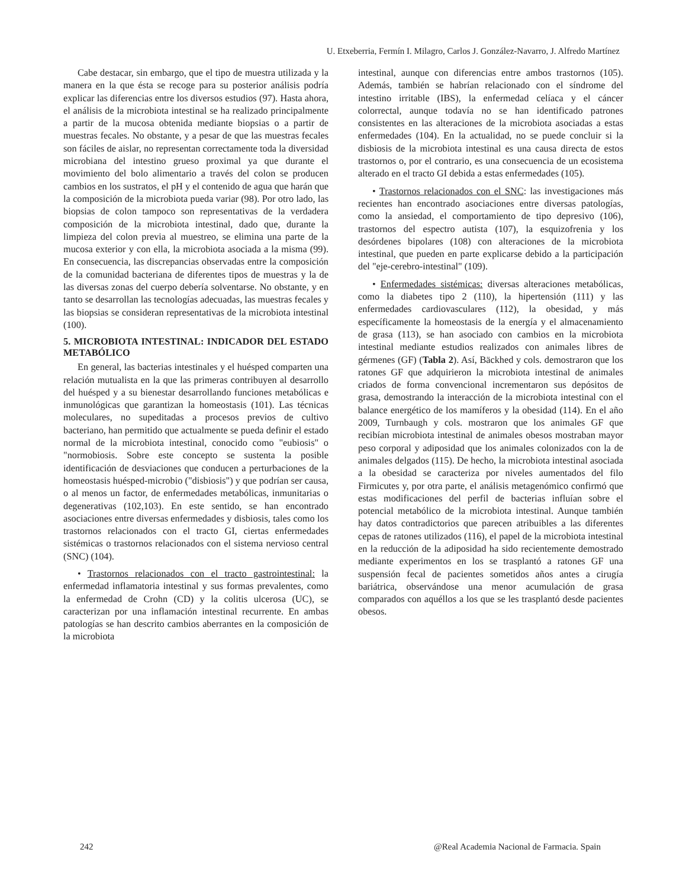U. Etxeberria, Fermín I. Milagro, Carlos J. González-Navarro, J. Alfredo Martínez
Cabe destacar, sin embargo, que el tipo de muestra utilizada y la manera en la que ésta se recoge para su posterior análisis podría explicar las diferencias entre los diversos estudios (97). Hasta ahora, el análisis de la microbiota intestinal se ha realizado principalmente a partir de la mucosa obtenida mediante biopsias o a partir de muestras fecales. No obstante, y a pesar de que las muestras fecales son fáciles de aislar, no representan correctamente toda la diversidad microbiana del intestino grueso proximal ya que durante el movimiento del bolo alimentario a través del colon se producen cambios en los sustratos, el pH y el contenido de agua que harán que la composición de la microbiota pueda variar (98). Por otro lado, las biopsias de colon tampoco son representativas de la verdadera composición de la microbiota intestinal, dado que, durante la limpieza del colon previa al muestreo, se elimina una parte de la mucosa exterior y con ella, la microbiota asociada a la misma (99). En consecuencia, las discrepancias observadas entre la composición de la comunidad bacteriana de diferentes tipos de muestras y la de las diversas zonas del cuerpo debería solventarse. No obstante, y en tanto se desarrollan las tecnologías adecuadas, las muestras fecales y las biopsias se consideran representativas de la microbiota intestinal (100).
5. MICROBIOTA INTESTINAL: INDICADOR DEL ESTADO METABÓLICO
En general, las bacterias intestinales y el huésped comparten una relación mutualista en la que las primeras contribuyen al desarrollo del huésped y a su bienestar desarrollando funciones metabólicas e inmunológicas que garantizan la homeostasis (101). Las técnicas moleculares, no supeditadas a procesos previos de cultivo bacteriano, han permitido que actualmente se pueda definir el estado normal de la microbiota intestinal, conocido como "eubiosis" o "normobiosis. Sobre este concepto se sustenta la posible identificación de desviaciones que conducen a perturbaciones de la homeostasis huésped-microbio ("disbiosis") y que podrían ser causa, o al menos un factor, de enfermedades metabólicas, inmunitarias o degenerativas (102,103). En este sentido, se han encontrado asociaciones entre diversas enfermedades y disbiosis, tales como los trastornos relacionados con el tracto GI, ciertas enfermedades sistémicas o trastornos relacionados con el sistema nervioso central (SNC) (104).
• Trastornos relacionados con el tracto gastrointestinal: la enfermedad inflamatoria intestinal y sus formas prevalentes, como la enfermedad de Crohn (CD) y la colitis ulcerosa (UC), se caracterizan por una inflamación intestinal recurrente. En ambas patologías se han descrito cambios aberrantes en la composición de la microbiota
intestinal, aunque con diferencias entre ambos trastornos (105). Además, también se habrían relacionado con el síndrome del intestino irritable (IBS), la enfermedad celíaca y el cáncer colorrectal, aunque todavía no se han identificado patrones consistentes en las alteraciones de la microbiota asociadas a estas enfermedades (104). En la actualidad, no se puede concluir si la disbiosis de la microbiota intestinal es una causa directa de estos trastornos o, por el contrario, es una consecuencia de un ecosistema alterado en el tracto GI debida a estas enfermedades (105).
• Trastornos relacionados con el SNC: las investigaciones más recientes han encontrado asociaciones entre diversas patologías, como la ansiedad, el comportamiento de tipo depresivo (106), trastornos del espectro autista (107), la esquizofrenia y los desórdenes bipolares (108) con alteraciones de la microbiota intestinal, que pueden en parte explicarse debido a la participación del "eje-cerebro-intestinal" (109).
• Enfermedades sistémicas: diversas alteraciones metabólicas, como la diabetes tipo 2 (110), la hipertensión (111) y las enfermedades cardiovasculares (112), la obesidad, y más específicamente la homeostasis de la energía y el almacenamiento de grasa (113), se han asociado con cambios en la microbiota intestinal mediante estudios realizados con animales libres de gérmenes (GF) (Tabla 2). Así, Bäckhed y cols. demostraron que los ratones GF que adquirieron la microbiota intestinal de animales criados de forma convencional incrementaron sus depósitos de grasa, demostrando la interacción de la microbiota intestinal con el balance energético de los mamíferos y la obesidad (114). En el año 2009, Turnbaugh y cols. mostraron que los animales GF que recibían microbiota intestinal de animales obesos mostraban mayor peso corporal y adiposidad que los animales colonizados con la de animales delgados (115). De hecho, la microbiota intestinal asociada a la obesidad se caracteriza por niveles aumentados del filo Firmicutes y, por otra parte, el análisis metagenómico confirmó que estas modificaciones del perfil de bacterias influían sobre el potencial metabólico de la microbiota intestinal. Aunque también hay datos contradictorios que parecen atribuibles a las diferentes cepas de ratones utilizados (116), el papel de la microbiota intestinal en la reducción de la adiposidad ha sido recientemente demostrado mediante experimentos en los se trasplantó a ratones GF una suspensión fecal de pacientes sometidos años antes a cirugía bariátrica, observándose una menor acumulación de grasa comparados con aquéllos a los que se les trasplantó desde pacientes obesos.
242 @Real Academia Nacional de Farmacia. Spain